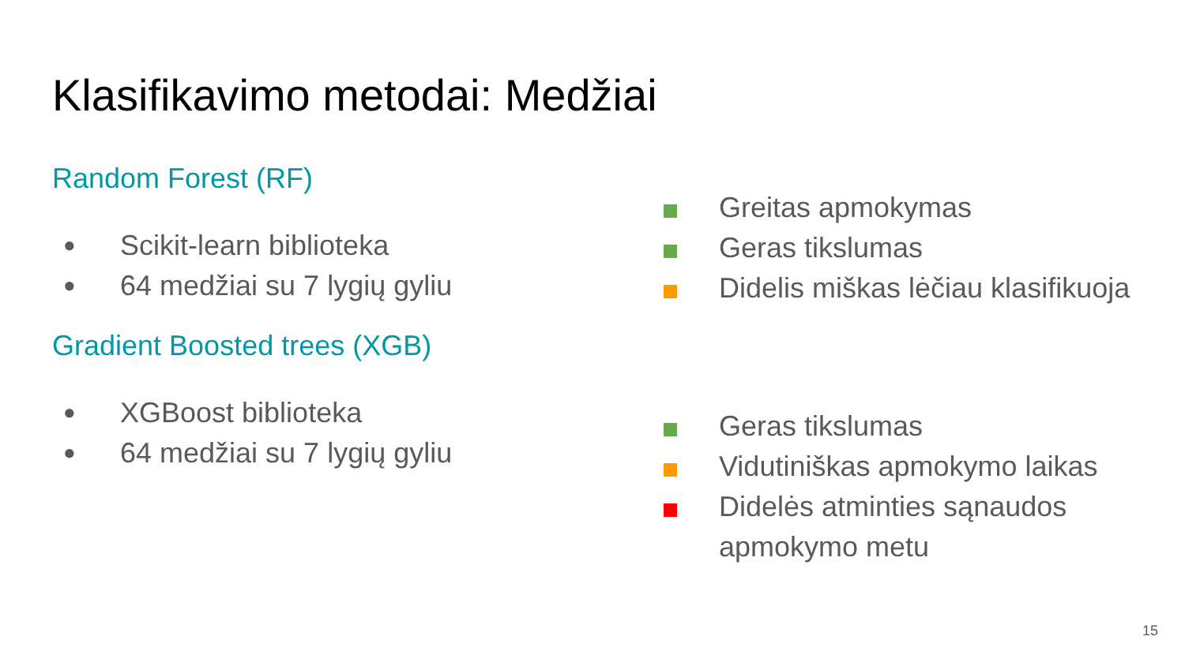Klasifikavimo metodai: Medžiai
Random Forest (RF)
● Scikit-learn biblioteka
● 64 medžiai su 7 lygių gyliu
Gradient Boosted trees (XGB)
● XGBoost biblioteka
● 64 medžiai su 7 lygių gyliu
Greitas apmokymas
Geras tikslumas
Didelis miškas lėčiau klasifikuoja
Geras tikslumas
Vidutiniškas apmokymo laikas
Didelės atminties sąnaudos
apmokymo metu
15